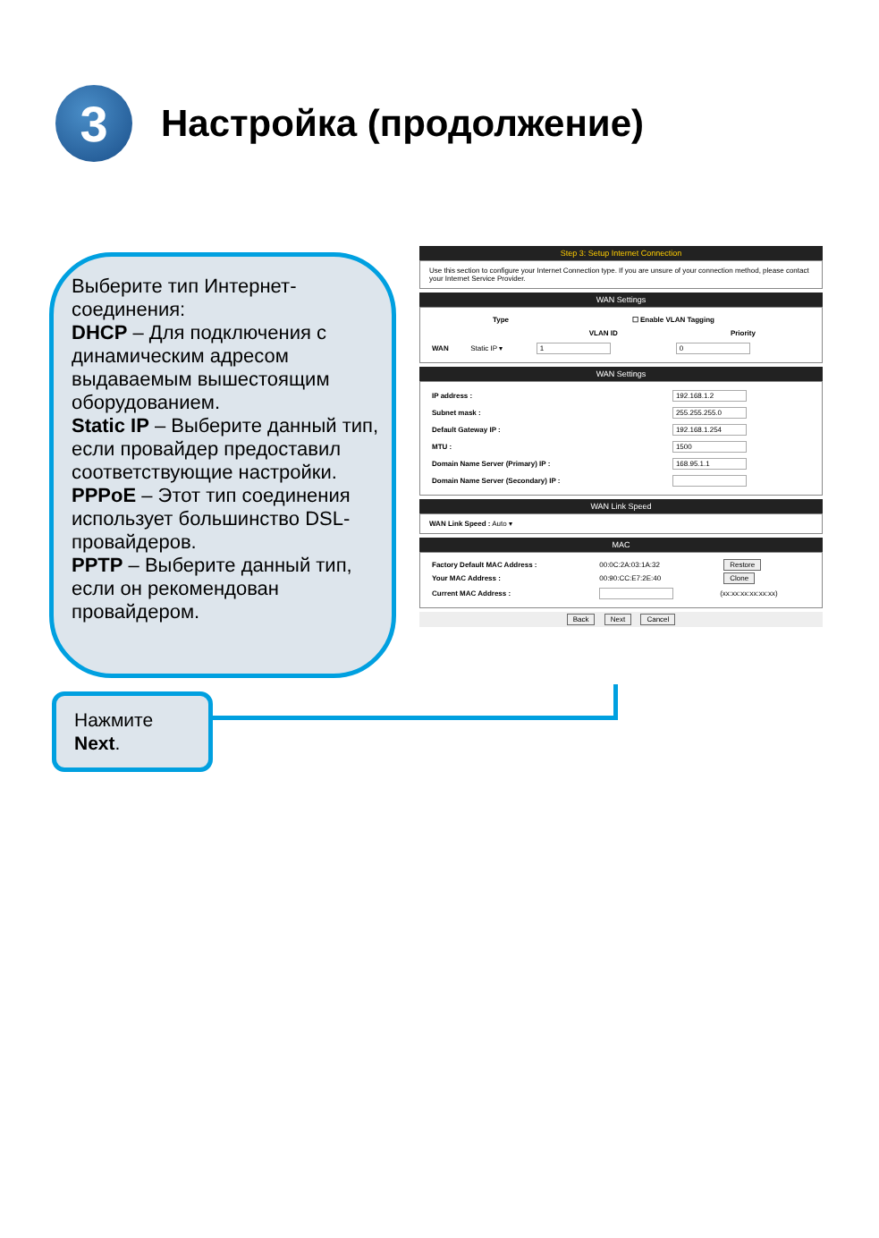3
Настройка (продолжение)
Выберите тип Интернет-соединения:
DHCP – Для подключения с динамическим адресом выдаваемым вышестоящим оборудованием.
Static IP – Выберите данный тип, если провайдер предоставил соответствующие настройки.
PPPoE – Этот тип соединения использует большинство DSL-провайдеров.
PPTP – Выберите данный тип, если он рекомендован провайдером.
Нажмите
Next.
Step 3: Setup Internet Connection
Use this section to configure your Internet Connection type. If you are unsure of your connection method, please contact your Internet Service Provider.
WAN Settings
| | Type | ☐ Enable VLAN Tagging | |
| --- | --- | --- | --- |
| | | VLAN ID | Priority |
| WAN | Static IP ▾ | 1 | 0 |
WAN Settings
| IP address : | 192.168.1.2 |
| Subnet mask : | 255.255.255.0 |
| Default Gateway IP : | 192.168.1.254 |
| MTU : | 1500 |
| Domain Name Server (Primary) IP : | 168.95.1.1 |
| Domain Name Server (Secondary) IP : | |
WAN Link Speed
WAN Link Speed : Auto ▾
MAC
| Factory Default MAC Address : | 00:0C:2A:03:1A:32 | Restore |
| Your MAC Address : | 00:90:CC:E7:2E:40 | Clone |
| Current MAC Address : | | (xx:xx:xx:xx:xx:xx) |
Back Next Cancel